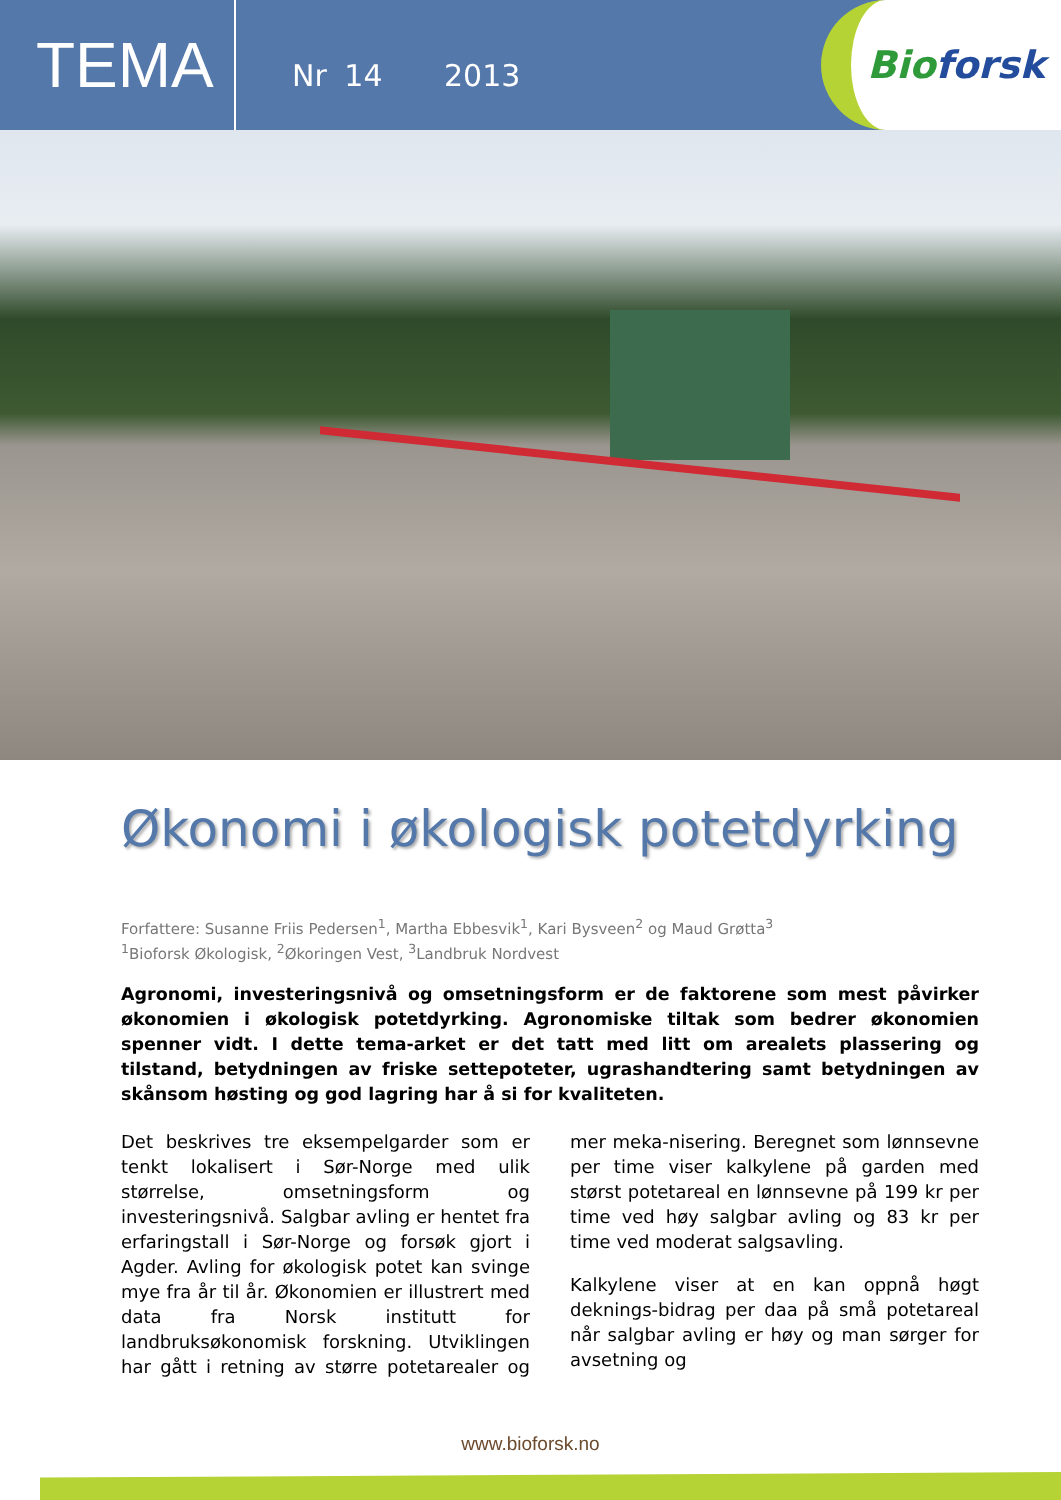TEMA
Nr 14 2013
Bio forsk
Økonomi i økologisk potetdyrking
Forfattere: Susanne Friis Pedersen<sup>1</sup>, Martha Ebbesvik<sup>1</sup>, Kari Bysveen<sup>2</sup> og Maud Grøtta<sup>3</sup>
<sup>1</sup> Bioforsk Økologisk, <sup>2</sup>Økoringen Vest, <sup>3</sup>Landbruk Nordvest
Agronomi, investeringsnivå og omsetningsform er de faktorene som mest påvirker økonomien i økologisk potetdyrking. Agronomiske tiltak som bedrer økonomien spenner vidt. I dette tema-arket er det tatt med litt om arealets plassering og tilstand, betydningen av friske settepoteter, ugrashandtering samt betydningen av skånsom høsting og god lagring har å si for kvaliteten.
Det beskrives tre eksempelgarder som er tenkt lokalisert i Sør-Norge med ulik størrelse, omsetningsform og investeringsnivå. Salgbar avling er hentet fra erfaringstall i Sør-Norge og forsøk gjort i Agder. Avling for økologisk potet kan svinge mye fra år til år. Økonomien er illustrert med data fra Norsk institutt for landbruksøkonomisk forskning. Utviklingen har gått i retning av større potetarealer og mer meka-nisering. Beregnet som lønnsevne per time viser kalkylene på garden med størst potetareal en lønnsevne på 199 kr per time ved høy salgbar avling og 83 kr per time ved moderat salgsavling.
Kalkylene viser at en kan oppnå høgt deknings-bidrag per daa på små potetareal når salgbar avling er høy og man sørger for avsetning og
www.bioforsk.no